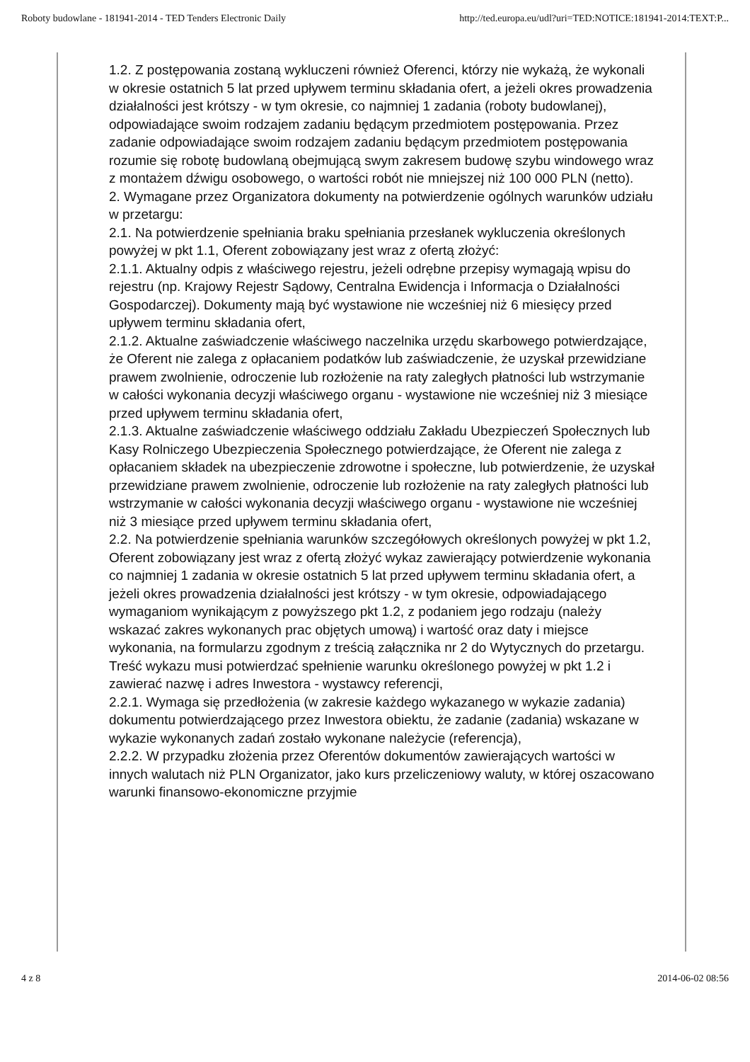Roboty budowlane - 181941-2014 - TED Tenders Electronic Daily http://ted.europa.eu/udl?uri=TED:NOTICE:181941-2014:TEXT:P...
1.2. Z postępowania zostaną wykluczeni również Oferenci, którzy nie wykażą, że wykonali w okresie ostatnich 5 lat przed upływem terminu składania ofert, a jeżeli okres prowadzenia działalności jest krótszy - w tym okresie, co najmniej 1 zadania (roboty budowlanej), odpowiadające swoim rodzajem zadaniu będącym przedmiotem postępowania. Przez zadanie odpowiadające swoim rodzajem zadaniu będącym przedmiotem postępowania rozumie się robotę budowlaną obejmującą swym zakresem budowę szybu windowego wraz z montażem dźwigu osobowego, o wartości robót nie mniejszej niż 100 000 PLN (netto).
2. Wymagane przez Organizatora dokumenty na potwierdzenie ogólnych warunków udziału w przetargu:
2.1. Na potwierdzenie spełniania braku spełniania przesłanek wykluczenia określonych powyżej w pkt 1.1, Oferent zobowiązany jest wraz z ofertą złożyć:
2.1.1. Aktualny odpis z właściwego rejestru, jeżeli odrębne przepisy wymagają wpisu do rejestru (np. Krajowy Rejestr Sądowy, Centralna Ewidencja i Informacja o Działalności Gospodarczej). Dokumenty mają być wystawione nie wcześniej niż 6 miesięcy przed upływem terminu składania ofert,
2.1.2. Aktualne zaświadczenie właściwego naczelnika urzędu skarbowego potwierdzające, że Oferent nie zalega z opłacaniem podatków lub zaświadczenie, że uzyskał przewidziane prawem zwolnienie, odroczenie lub rozłożenie na raty zaległych płatności lub wstrzymanie w całości wykonania decyzji właściwego organu - wystawione nie wcześniej niż 3 miesiące przed upływem terminu składania ofert,
2.1.3. Aktualne zaświadczenie właściwego oddziału Zakładu Ubezpieczeń Społecznych lub Kasy Rolniczego Ubezpieczenia Społecznego potwierdzające, że Oferent nie zalega z opłacaniem składek na ubezpieczenie zdrowotne i społeczne, lub potwierdzenie, że uzyskał przewidziane prawem zwolnienie, odroczenie lub rozłożenie na raty zaległych płatności lub wstrzymanie w całości wykonania decyzji właściwego organu - wystawione nie wcześniej niż 3 miesiące przed upływem terminu składania ofert,
2.2. Na potwierdzenie spełniania warunków szczegółowych określonych powyżej w pkt 1.2, Oferent zobowiązany jest wraz z ofertą złożyć wykaz zawierający potwierdzenie wykonania co najmniej 1 zadania w okresie ostatnich 5 lat przed upływem terminu składania ofert, a jeżeli okres prowadzenia działalności jest krótszy - w tym okresie, odpowiadającego wymaganiom wynikającym z powyższego pkt 1.2, z podaniem jego rodzaju (należy wskazać zakres wykonanych prac objętych umową) i wartość oraz daty i miejsce wykonania, na formularzu zgodnym z treścią załącznika nr 2 do Wytycznych do przetargu. Treść wykazu musi potwierdzać spełnienie warunku określonego powyżej w pkt 1.2 i zawierać nazwę i adres Inwestora - wystawcy referencji,
2.2.1. Wymaga się przedłożenia (w zakresie każdego wykazanego w wykazie zadania) dokumentu potwierdzającego przez Inwestora obiektu, że zadanie (zadania) wskazane w wykazie wykonanych zadań zostało wykonane należycie (referencja),
2.2.2. W przypadku złożenia przez Oferentów dokumentów zawierających wartości w innych walutach niż PLN Organizator, jako kurs przeliczeniowy waluty, w której oszacowano warunki finansowo-ekonomiczne przyjmie
4 z 8 2014-06-02 08:56